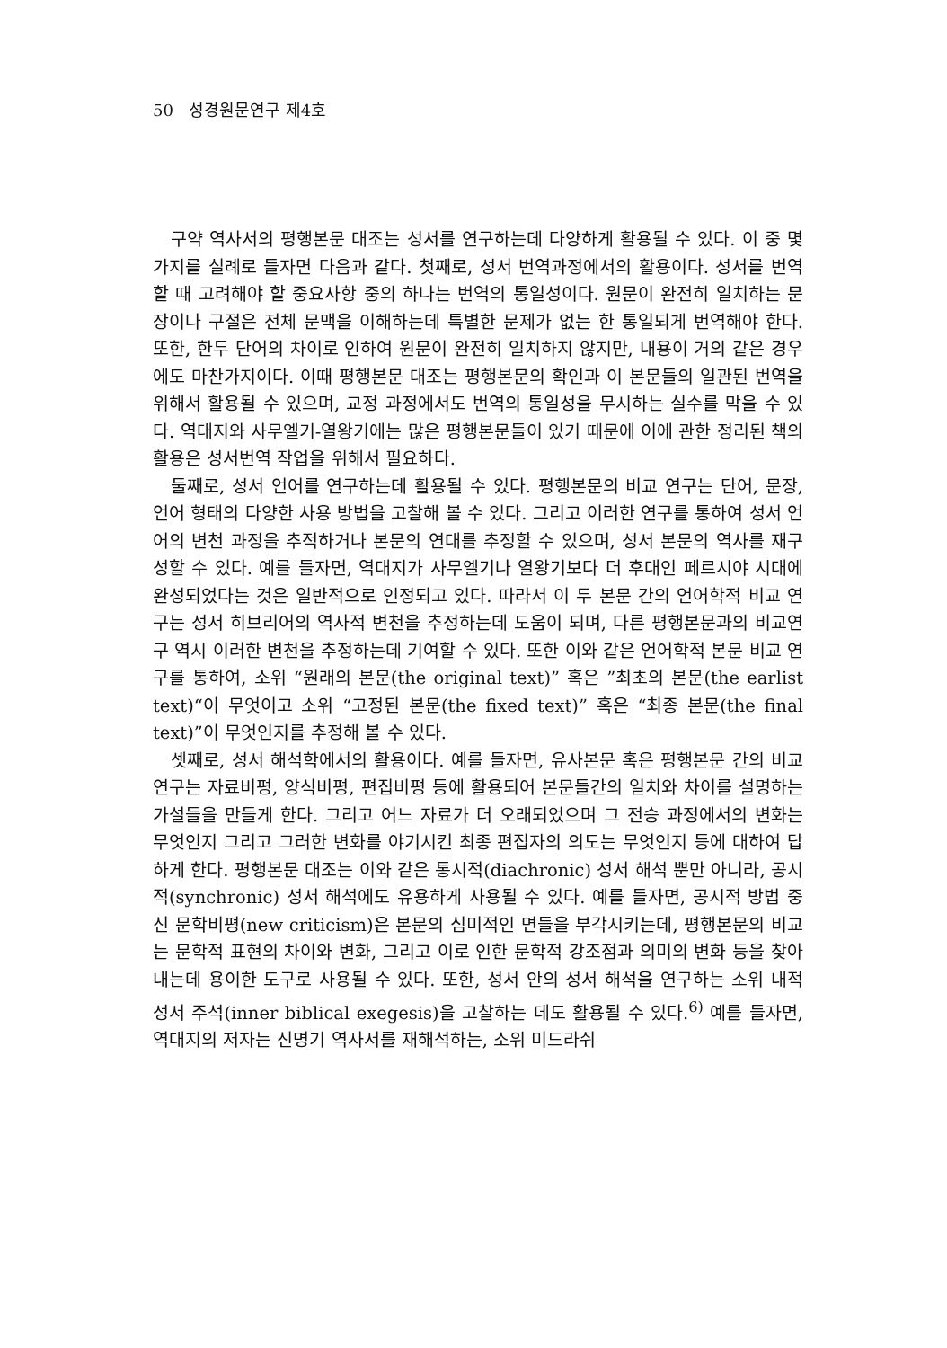50 성경원문연구 제4호
구약 역사서의 평행본문 대조는 성서를 연구하는데 다양하게 활용될 수 있다. 이 중 몇 가지를 실례로 들자면 다음과 같다. 첫째로, 성서 번역과정에서의 활용이다. 성서를 번역할 때 고려해야 할 중요사항 중의 하나는 번역의 통일성이다. 원문이 완전히 일치하는 문장이나 구절은 전체 문맥을 이해하는데 특별한 문제가 없는 한 통일되게 번역해야 한다. 또한, 한두 단어의 차이로 인하여 원문이 완전히 일치하지 않지만, 내용이 거의 같은 경우에도 마찬가지이다. 이때 평행본문 대조는 평행본문의 확인과 이 본문들의 일관된 번역을 위해서 활용될 수 있으며, 교정 과정에서도 번역의 통일성을 무시하는 실수를 막을 수 있다. 역대지와 사무엘기-열왕기에는 많은 평행본문들이 있기 때문에 이에 관한 정리된 책의 활용은 성서번역 작업을 위해서 필요하다.
둘째로, 성서 언어를 연구하는데 활용될 수 있다. 평행본문의 비교 연구는 단어, 문장, 언어 형태의 다양한 사용 방법을 고찰해 볼 수 있다. 그리고 이러한 연구를 통하여 성서 언어의 변천 과정을 추적하거나 본문의 연대를 추정할 수 있으며, 성서 본문의 역사를 재구성할 수 있다. 예를 들자면, 역대지가 사무엘기나 열왕기보다 더 후대인 페르시야 시대에 완성되었다는 것은 일반적으로 인정되고 있다. 따라서 이 두 본문 간의 언어학적 비교 연구는 성서 히브리어의 역사적 변천을 추정하는데 도움이 되며, 다른 평행본문과의 비교연구 역시 이러한 변천을 추정하는데 기여할 수 있다. 또한 이와 같은 언어학적 본문 비교 연구를 통하여, 소위 “원래의 본문(the original text)” 혹은 ”최초의 본문(the earlist text)“이 무엇이고 소위 “고정된 본문(the fixed text)” 혹은 “최종 본문(the final text)”이 무엇인지를 추정해 볼 수 있다.
셋째로, 성서 해석학에서의 활용이다. 예를 들자면, 유사본문 혹은 평행본문 간의 비교 연구는 자료비평, 양식비평, 편집비평 등에 활용되어 본문들간의 일치와 차이를 설명하는 가설들을 만들게 한다. 그리고 어느 자료가 더 오래되었으며 그 전승 과정에서의 변화는 무엇인지 그리고 그러한 변화를 야기시킨 최종 편집자의 의도는 무엇인지 등에 대하여 답하게 한다. 평행본문 대조는 이와 같은 통시적(diachronic) 성서 해석 뿐만 아니라, 공시적(synchronic) 성서 해석에도 유용하게 사용될 수 있다. 예를 들자면, 공시적 방법 중 신 문학비평(new criticism)은 본문의 심미적인 면들을 부각시키는데, 평행본문의 비교는 문학적 표현의 차이와 변화, 그리고 이로 인한 문학적 강조점과 의미의 변화 등을 찾아내는데 용이한 도구로 사용될 수 있다. 또한, 성서 안의 성서 해석을 연구하는 소위 내적 성서 주석(inner biblical exegesis)을 고찰하는 데도 활용될 수 있다.<sup>6)</sup> 예를 들자면, 역대지의 저자는 신명기 역사서를 재해석하는, 소위 미드라쉬